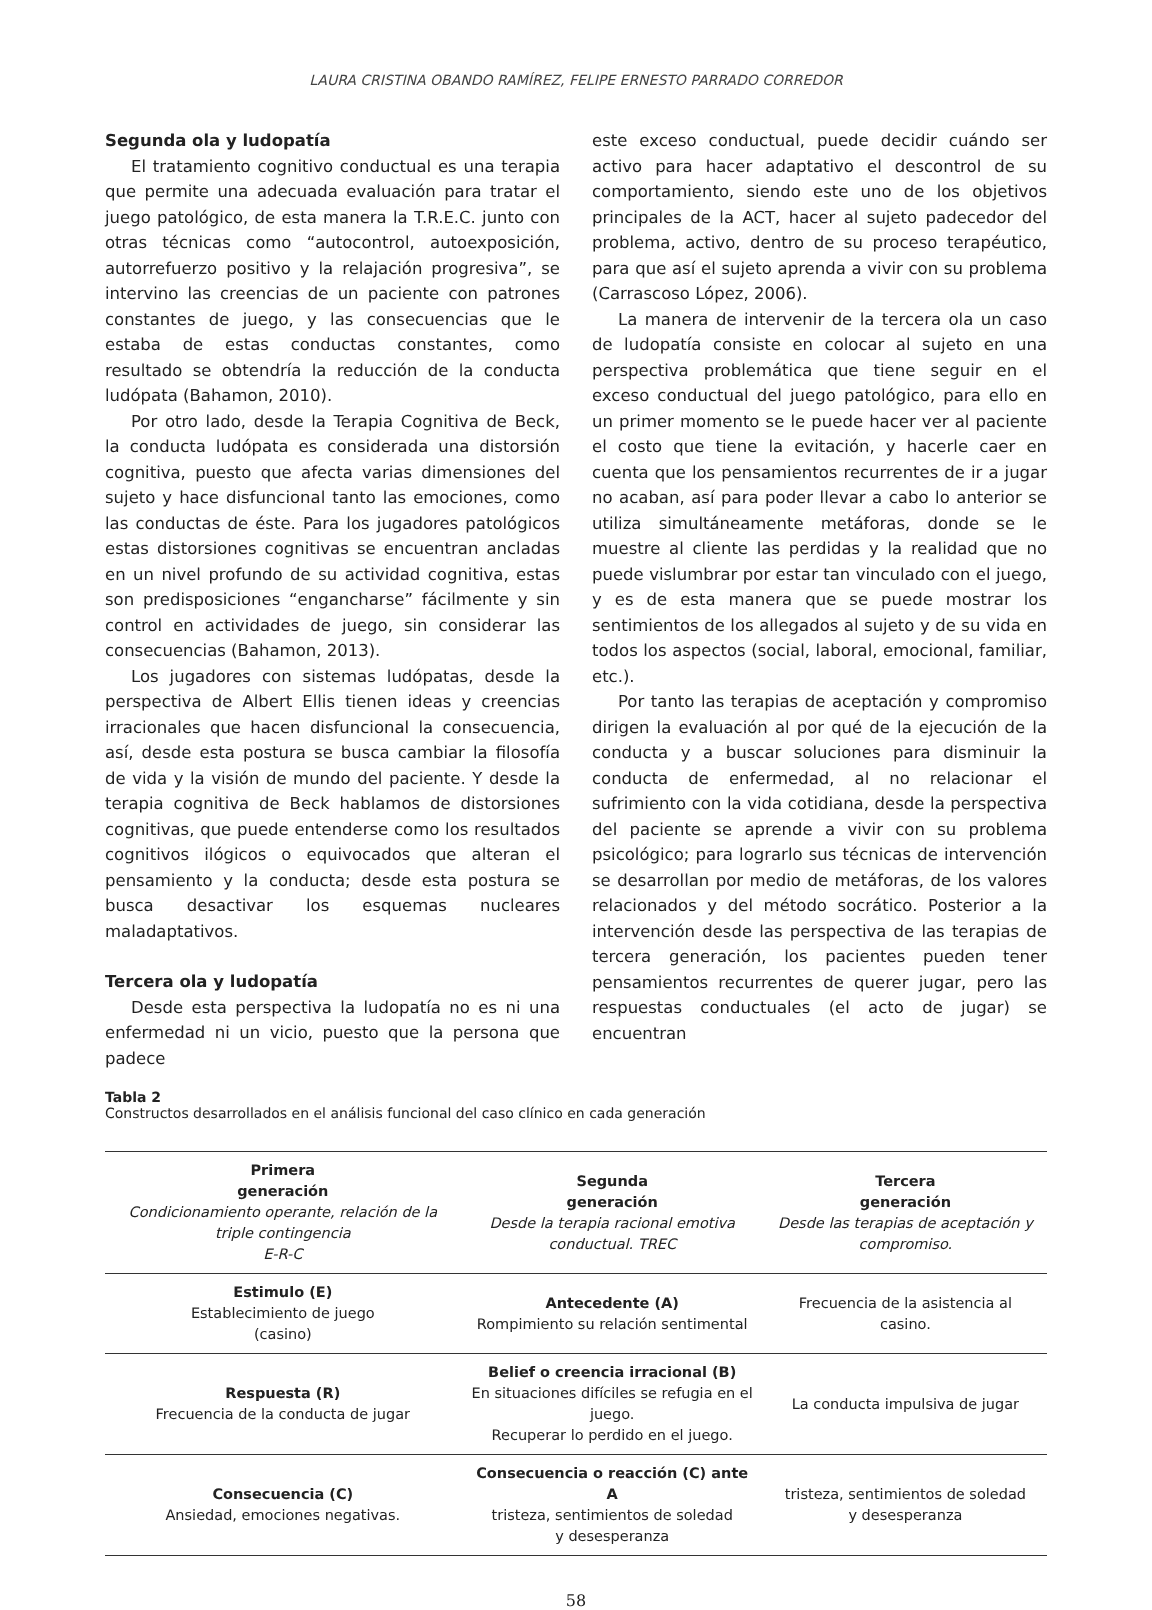LAURA CRISTINA OBANDO RAMÍREZ, FELIPE ERNESTO PARRADO CORREDOR
Segunda ola y ludopatía
El tratamiento cognitivo conductual es una terapia que permite una adecuada evaluación para tratar el juego patológico, de esta manera la T.R.E.C. junto con otras técnicas como “autocontrol, autoexposición, autorrefuerzo positivo y la relajación progresiva”, se intervino las creencias de un paciente con patrones constantes de juego, y las consecuencias que le estaba de estas conductas constantes, como resultado se obtendría la reducción de la conducta ludópata (Bahamon, 2010).
Por otro lado, desde la Terapia Cognitiva de Beck, la conducta ludópata es considerada una distorsión cognitiva, puesto que afecta varias dimensiones del sujeto y hace disfuncional tanto las emociones, como las conductas de éste. Para los jugadores patológicos estas distorsiones cognitivas se encuentran ancladas en un nivel profundo de su actividad cognitiva, estas son predisposiciones “engancharse” fácilmente y sin control en actividades de juego, sin considerar las consecuencias (Bahamon, 2013).
Los jugadores con sistemas ludópatas, desde la perspectiva de Albert Ellis tienen ideas y creencias irracionales que hacen disfuncional la consecuencia, así, desde esta postura se busca cambiar la filosofía de vida y la visión de mundo del paciente. Y desde la terapia cognitiva de Beck hablamos de distorsiones cognitivas, que puede entenderse como los resultados cognitivos ilógicos o equivocados que alteran el pensamiento y la conducta; desde esta postura se busca desactivar los esquemas nucleares maladaptativos.
Tercera ola y ludopatía
Desde esta perspectiva la ludopatía no es ni una enfermedad ni un vicio, puesto que la persona que padece
este exceso conductual, puede decidir cuándo ser activo para hacer adaptativo el descontrol de su comportamiento, siendo este uno de los objetivos principales de la ACT, hacer al sujeto padecedor del problema, activo, dentro de su proceso terapéutico, para que así el sujeto aprenda a vivir con su problema (Carrascoso López, 2006).
La manera de intervenir de la tercera ola un caso de ludopatía consiste en colocar al sujeto en una perspectiva problemática que tiene seguir en el exceso conductual del juego patológico, para ello en un primer momento se le puede hacer ver al paciente el costo que tiene la evitación, y hacerle caer en cuenta que los pensamientos recurrentes de ir a jugar no acaban, así para poder llevar a cabo lo anterior se utiliza simultáneamente metáforas, donde se le muestre al cliente las perdidas y la realidad que no puede vislumbrar por estar tan vinculado con el juego, y es de esta manera que se puede mostrar los sentimientos de los allegados al sujeto y de su vida en todos los aspectos (social, laboral, emocional, familiar, etc.).
Por tanto las terapias de aceptación y compromiso dirigen la evaluación al por qué de la ejecución de la conducta y a buscar soluciones para disminuir la conducta de enfermedad, al no relacionar el sufrimiento con la vida cotidiana, desde la perspectiva del paciente se aprende a vivir con su problema psicológico; para lograrlo sus técnicas de intervención se desarrollan por medio de metáforas, de los valores relacionados y del método socrático. Posterior a la intervención desde las perspectiva de las terapias de tercera generación, los pacientes pueden tener pensamientos recurrentes de querer jugar, pero las respuestas conductuales (el acto de jugar) se encuentran
Tabla 2
Constructos desarrollados en el análisis funcional del caso clínico en cada generación
| Primera generación Condicionamiento operante, relación de la triple contingencia E-R-C | Segunda generación Desde la terapia racional emotiva conductual. TREC | Tercera generación Desde las terapias de aceptación y compromiso. |
| --- | --- | --- |
| Estimulo (E) Establecimiento de juego (casino) | Antecedente (A) Rompimiento su relación sentimental | Frecuencia de la asistencia al casino. |
| Respuesta (R) Frecuencia de la conducta de jugar | Belief o creencia irracional (B) En situaciones difíciles se refugia en el juego. Recuperar lo perdido en el juego. | La conducta impulsiva de jugar |
| Consecuencia (C) Ansiedad, emociones negativas. | Consecuencia o reacción (C) ante A tristeza, sentimientos de soledad y desesperanza | tristeza, sentimientos de soledad y desesperanza |
58